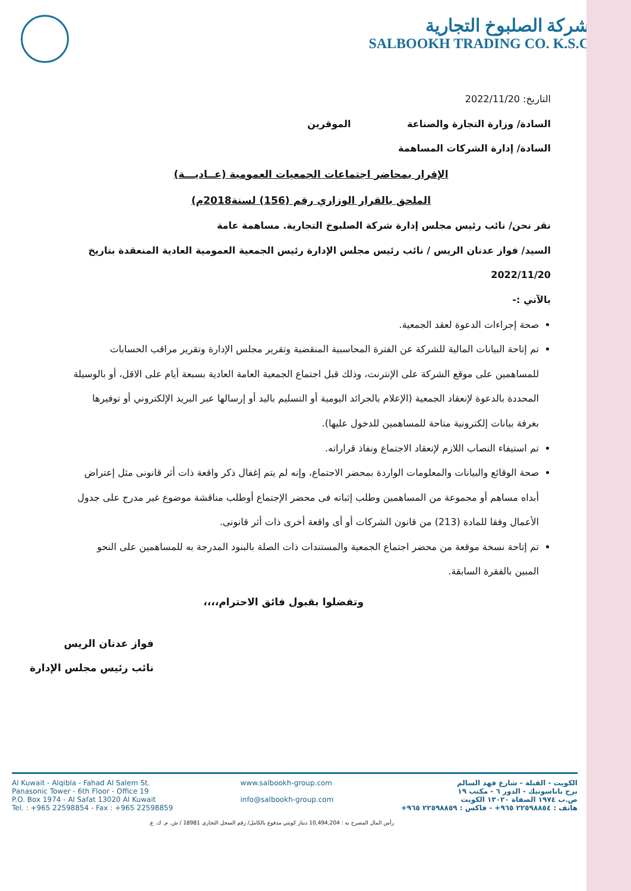شركة الصلبوخ التجارية
SALBOOKH TRADING CO. K.S.C
التاريخ: 2022/11/20
السادة/ وزارة التجارة والصناعة الموقرين
السادة/ إدارة الشركات المساهمة
الإقرار بمحاضر اجتماعات الجمعيات العمومية (عــاديـــة)
الملحق بالقرار الوزاري رقم (156) لسنة2018م)
نقر نحن/ نائب رئيس مجلس إدارة شركة الصلبوخ التجارية. مساهمة عامة
السيد/ فواز عدنان الريس / نائب رئيس مجلس الإدارة رئيس الجمعية العمومية العادية المنعقدة بتاريخ 2022/11/20
بالآتي :-
صحة إجراءات الدعوة لعقد الجمعية.
تم إتاحة البيانات المالية للشركة عن الفترة المحاسبية المنقضية وتقرير مجلس الإدارة وتقرير مراقب الحسابات للمساهمين على موقع الشركة على الإنترنت، وذلك قبل اجتماع الجمعية العامة العادية بسبعة أيام على الاقل، أو بالوسيلة المحددة بالدعوة لإنعقاد الجمعية (الإعلام بالجرائد اليومية أو التسليم باليد أو إرسالها عبر البريد الإلكتروني أو توفيرها بغرفة بيانات إلكترونية متاحة للمساهمين للدخول عليها).
تم استيفاء النصاب اللازم لإنعقاد الاجتماع ونفاذ قراراته.
صحة الوقائع والبيانات والمعلومات الواردة بمحضر الاجتماع، وإنه لم يتم إغفال ذكر واقعة ذات أثر قانونى مثل إعتراض أبداه مساهم أو مجموعة من المساهمين وطلب إثباته فى محضر الإجتماع أوطلب مناقشة موضوع غير مدرج على جدول الأعمال وفقا للمادة (213) من قانون الشركات أو أى واقعة أخرى ذات أثر قانونى.
تم إتاحة نسخة موقعة من محضر اجتماع الجمعية والمستندات ذات الصلة بالبنود المدرجة به للمساهمين على النحو المبين بالفقرة السابقة.
وتفضلوا بقبول فائق الاحترام،،،،
فواز عدنان الريس
نائب رئيس مجلس الإدارة
Al Kuwait - Alqibla - Fahad Al Salem St.
Panasonic Tower - 6th Floor - Office 19
P.O. Box 1974 - Al Safat 13020 Al Kuwait
Tel. : +965 22598854 - Fax : +965 22598859
www.salbookh-group.com
info@salbookh-group.com
الكويت - القبلة - شارع فهد السالم
برج باناسونيك - الدور ٦ - مكتب ١٩
ص.ب ١٩٧٤ الصفاة ١٣٠٢٠ الكويت
هاتف : ٢٢٥٩٨٨٥٤ ٩٦٥+ - فاكس : ٢٢٥٩٨٨٥٩ ٩٦٥+
رأس المال المصرح به : 10,494,204 دينار كويتي مدفوع بالكامل/ رقم السجل التجارى 18981 / ش. م. ك. ع.